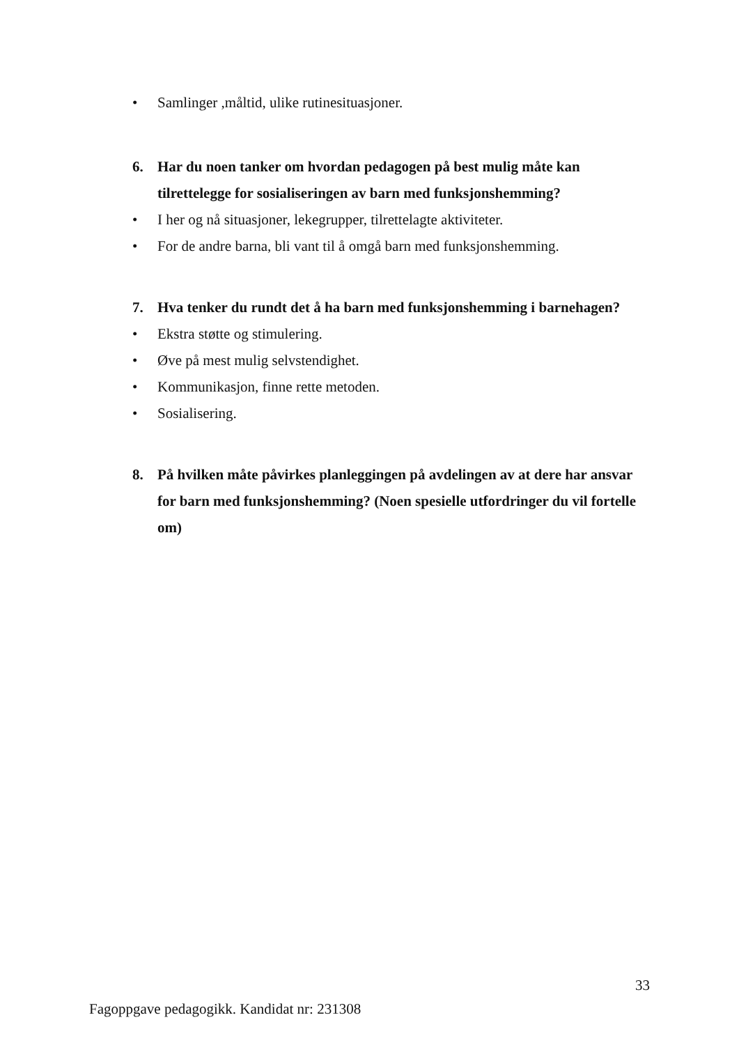• Samlinger ,måltid, ulike rutinesituasjoner.
6. Har du noen tanker om hvordan pedagogen på best mulig måte kan tilrettelegge for sosialiseringen av barn med funksjonshemming?
• I her og nå situasjoner, lekegrupper, tilrettelagte aktiviteter.
• For de andre barna, bli vant til å omgå barn med funksjonshemming.
7. Hva tenker du rundt det å ha barn med funksjonshemming i barnehagen?
• Ekstra støtte og stimulering.
• Øve på mest mulig selvstendighet.
• Kommunikasjon, finne rette metoden.
• Sosialisering.
8. På hvilken måte påvirkes planleggingen på avdelingen av at dere har ansvar for barn med funksjonshemming? (Noen spesielle utfordringer du vil fortelle om)
33
Fagoppgave pedagogikk. Kandidat nr: 231308